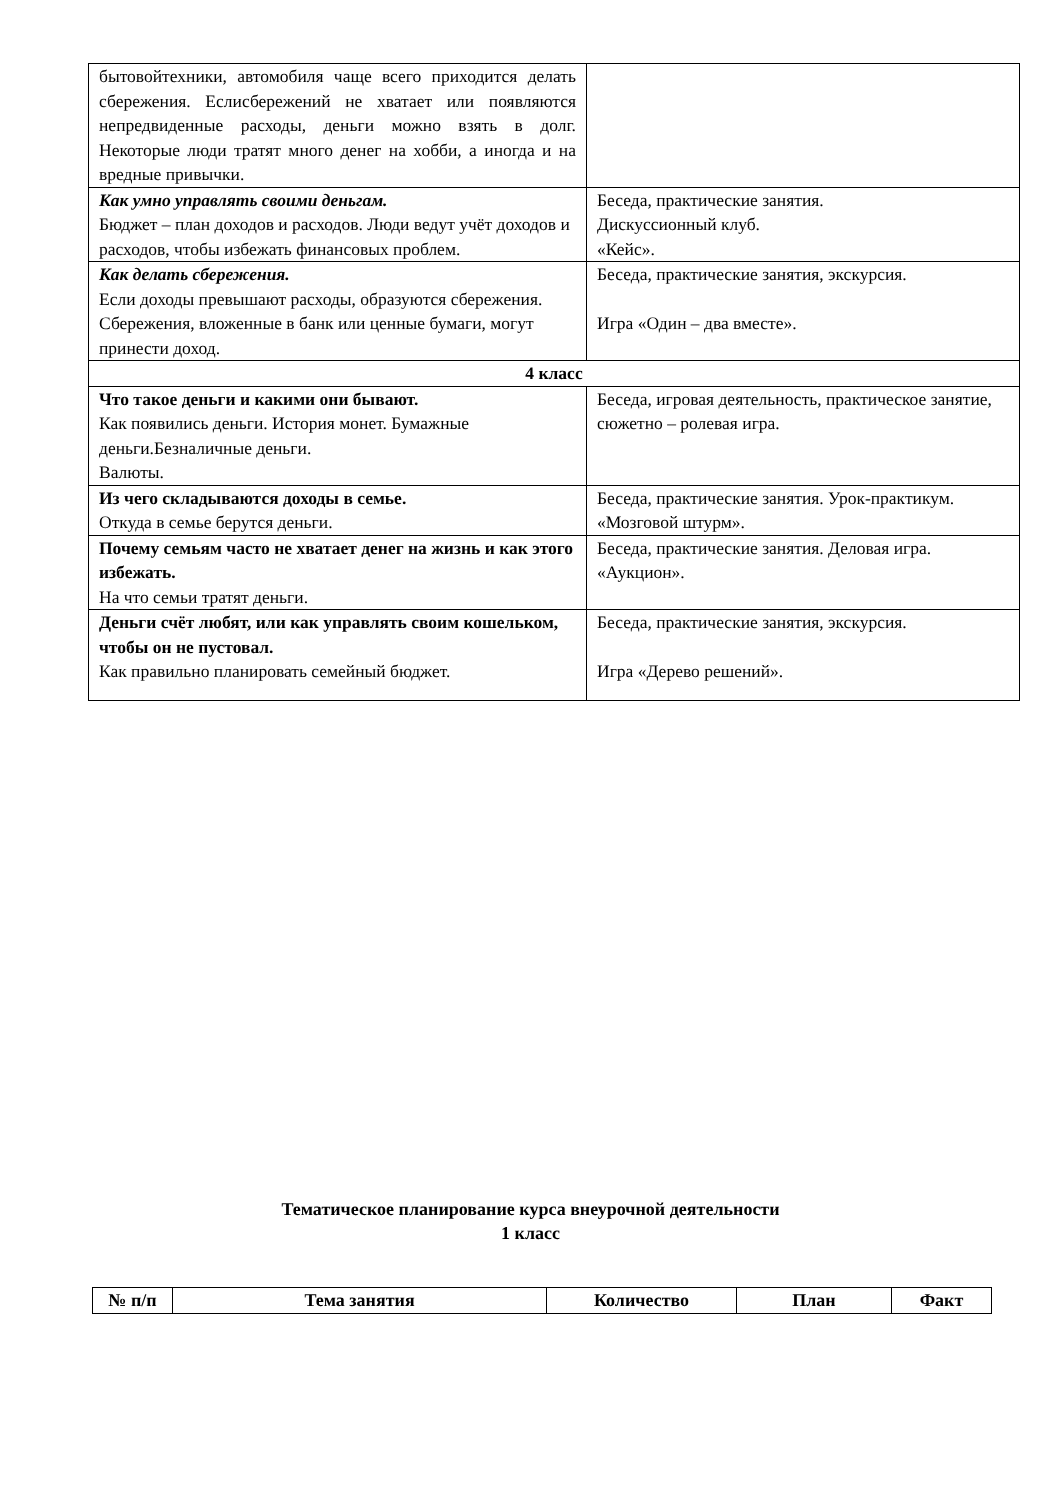| бытовойтехники, автомобиля чаще всего приходится делать сбережения. Еслисбережений не хватает или появляются непредвиденные расходы, деньги можно взять в долг. Некоторые люди тратят много денег на хобби, а иногда и на вредные привычки. | |
| Как умно управлять своими деньгам. Бюджет – план доходов и расходов. Люди ведут учёт доходов и расходов, чтобы избежать финансовых проблем. | Беседа, практические занятия. Дискуссионный клуб. «Кейс». |
| Как делать сбережения. Если доходы превышают расходы, образуются сбережения. Сбережения, вложенные в банк или ценные бумаги, могут принести доход. | Беседа, практические занятия, экскурсия. Игра «Один – два вместе». |
| 4 класс | |
| Что такое деньги и какими они бывают. Как появились деньги. История монет. Бумажные деньги.Безналичные деньги. Валюты. | Беседа, игровая деятельность, практическое занятие, сюжетно – ролевая игра. |
| Из чего складываются доходы в семье. Откуда в семье берутся деньги. | Беседа, практические занятия. Урок-практикум. «Мозговой штурм». |
| Почему семьям часто не хватает денег на жизнь и как этого избежать. На что семьи тратят деньги. | Беседа, практические занятия. Деловая игра. «Аукцион». |
| Деньги счёт любят, или как управлять своим кошельком, чтобы он не пустовал. Как правильно планировать семейный бюджет. | Беседа, практические занятия, экскурсия. Игра «Дерево решений». |
Тематическое планирование курса внеурочной деятельности
1 класс
| № п/п | Тема занятия | Количество | План | Факт |
| --- | --- | --- | --- | --- |